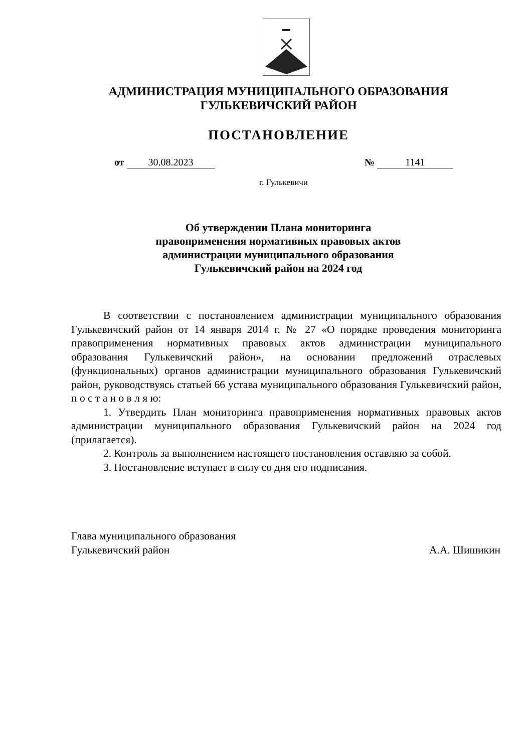АДМИНИСТРАЦИЯ МУНИЦИПАЛЬНОГО ОБРАЗОВАНИЯ
ГУЛЬКЕВИЧСКИЙ РАЙОН
ПОСТАНОВЛЕНИЕ
от 30.08.2023 № 1141
г. Гулькевичи
Об утверждении Плана мониторинга
правоприменения нормативных правовых актов
администрации муниципального образования
Гулькевичский район на 2024 год
В соответствии с постановлением администрации муниципального образования Гулькевичский район от 14 января 2014 г. № 27 «О порядке проведения мониторинга правоприменения нормативных правовых актов администрации муниципального образования Гулькевичский район», на основании предложений отраслевых (функциональных) органов администрации муниципального образования Гулькевичский район, руководствуясь статьей 66 устава муниципального образования Гулькевичский район, п о с т а н о в л я ю:
1. Утвердить План мониторинга правоприменения нормативных правовых актов администрации муниципального образования Гулькевичский район на 2024 год (прилагается).
2. Контроль за выполнением настоящего постановления оставляю за собой.
3. Постановление вступает в силу со дня его подписания.
Глава муниципального образования
Гулькевичский район А.А. Шишикин